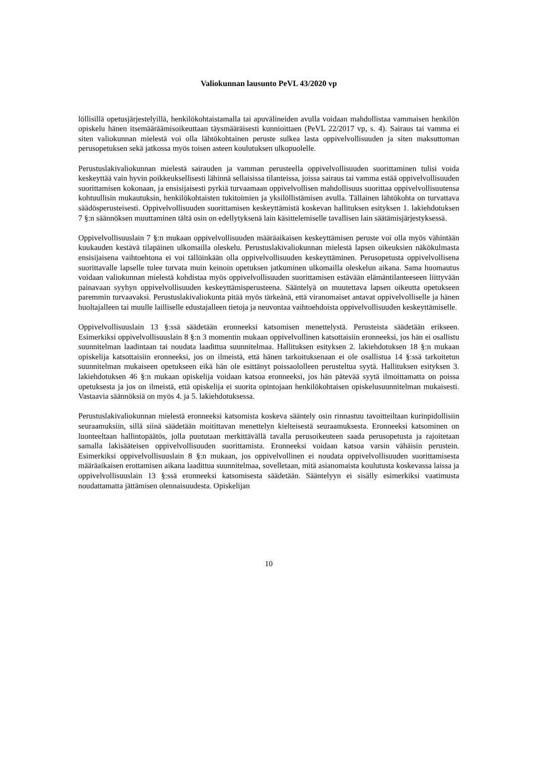Valiokunnan lausunto PeVL 43/2020 vp
löllisillä opetusjärjestelyillä, henkilökohtaistamalla tai apuvälineiden avulla voidaan mahdollistaa vammaisen henkilön opiskelu hänen itsemääräämisoikeuttaan täysmääräisesti kunnioittaen (PeVL 22/2017 vp, s. 4). Sairaus tai vamma ei siten valiokunnan mielestä voi olla lähtökohtainen peruste sulkea lasta oppivelvollisuuden ja siten maksuttoman perusopetuksen sekä jatkossa myös toisen asteen koulutuksen ulkopuolelle.
Perustuslakivaliokunnan mielestä sairauden ja vamman perusteella oppivelvollisuuden suorittaminen tulisi voida keskeyttää vain hyvin poikkeuksellisesti lähinnä sellaisissa tilanteissa, joissa sairaus tai vamma estää oppivelvollisuuden suorittamisen kokonaan, ja ensisijaisesti pyrkiä turvaamaan oppivelvollisen mahdollisuus suorittaa oppivelvollisuutensa kohtuullisin mukautuksin, henkilökohtaisten tukitoimien ja yksilöllistämisen avulla. Tällainen lähtökohta on turvattava säädösperusteisesti. Oppivelvollisuuden suorittamisen keskeyttämistä koskevan hallituksen esityksen 1. lakiehdotuksen 7 §:n säännöksen muuttaminen tältä osin on edellytyksenä lain käsittelemiselle tavallisen lain säätämisjärjestyksessä.
Oppivelvollisuuslain 7 §:n mukaan oppivelvollisuuden määräaikaisen keskeyttämisen peruste voi olla myös vähintään kuukauden kestävä tilapäinen ulkomailla oleskelu. Perustuslakivaliokunnan mielestä lapsen oikeuksien näkökulmasta ensisijaisena vaihtoehtona ei voi tällöinkään olla oppivelvollisuuden keskeyttäminen. Perusopetusta oppivelvollisena suorittavalle lapselle tulee turvata muin keinoin opetuksen jatkuminen ulkomailla oleskelun aikana. Sama huomautus voidaan valiokunnan mielestä kohdistaa myös oppivelvollisuuden suorittamisen estävään elämäntilanteeseen liittyvään painavaan syyhyn oppivelvollisuuden keskeyttämisperusteena. Sääntelyä on muutettava lapsen oikeutta opetukseen paremmin turvaavaksi. Perustuslakivaliokunta pitää myös tärkeänä, että viranomaiset antavat oppivelvolliselle ja hänen huoltajalleen tai muulle lailliselle edustajalleen tietoja ja neuvontaa vaihtoehdoista oppivelvollisuuden keskeyttämiselle.
Oppivelvollisuuslain 13 §:ssä säädetään eronneeksi katsomisen menettelystä. Perusteista säädetään erikseen. Esimerkiksi oppivelvollisuuslain 8 §:n 3 momentin mukaan oppivelvollinen katsottaisiin eronneeksi, jos hän ei osallistu suunnitelman laadintaan tai noudata laadittua suunnitelmaa. Hallituksen esityksen 2. lakiehdotuksen 18 §:n mukaan opiskelija katsottaisiin eronneeksi, jos on ilmeistä, että hänen tarkoituksenaan ei ole osallistua 14 §:ssä tarkoitetun suunnitelman mukaiseen opetukseen eikä hän ole esittänyt poissaololleen perusteltua syytä. Hallituksen esityksen 3. lakiehdotuksen 46 §:n mukaan opiskelija voidaan katsoa eronneeksi, jos hän pätevää syytä ilmoittamatta on poissa opetuksesta ja jos on ilmeistä, että opiskelija ei suorita opintojaan henkilökohtaisen opiskelusuunnitelman mukaisesti. Vastaavia säännöksiä on myös 4. ja 5. lakiehdotuksessa.
Perustuslakivaliokunnan mielestä eronneeksi katsomista koskeva sääntely osin rinnastuu tavoitteiltaan kurinpidollisiin seuraamuksiin, sillä siinä säädetään moitittavan menettelyn kielteisestä seuraamuksesta. Eronneeksi katsominen on luonteeltaan hallintopäätös, jolla puututaan merkittävällä tavalla perusoikeuteen saada perusopetusta ja rajoitetaan samalla lakisääteisen oppivelvollisuuden suorittamista. Eronneeksi voidaan katsoa varsin vähäisin perustein. Esimerkiksi oppivelvollisuuslain 8 §:n mukaan, jos oppivelvollinen ei noudata oppivelvollisuuden suorittamisesta määräaikaisen erottamisen aikana laadittua suunnitelmaa, sovelletaan, mitä asianomaista koulutusta koskevassa laissa ja oppivelvollisuuslain 13 §:ssä eronneeksi katsomisesta säädetään. Sääntelyyn ei sisälly esimerkiksi vaatimusta noudattamatta jättämisen olennaisuudesta. Opiskelijan
10